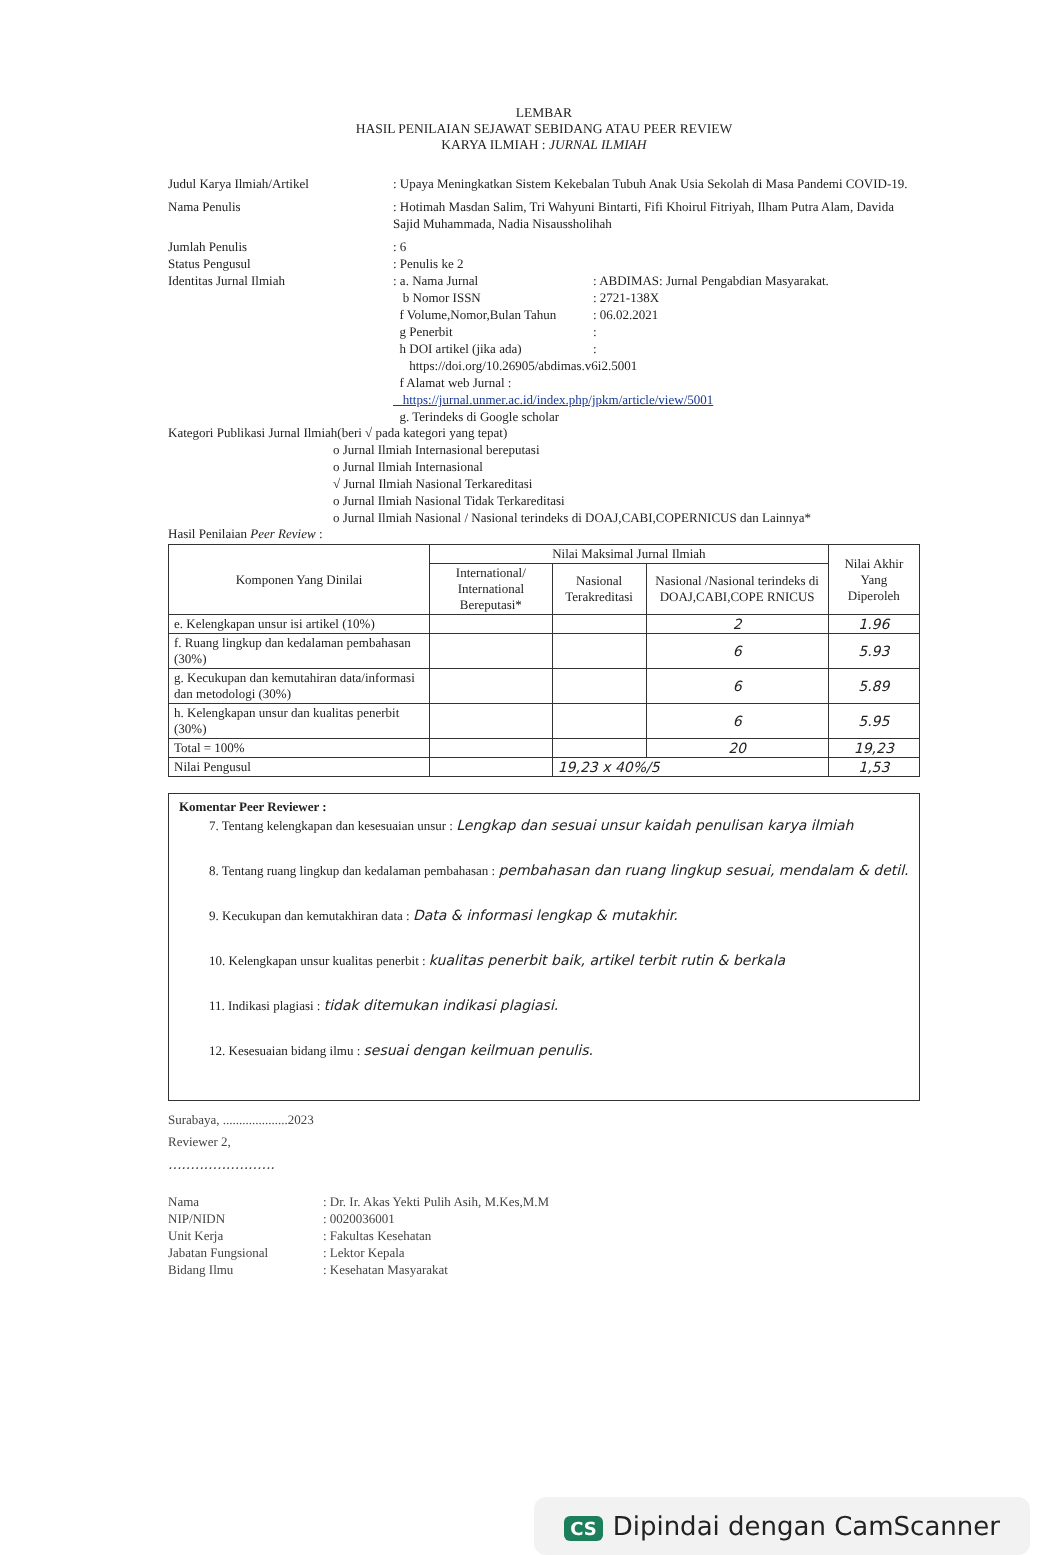LEMBAR
HASIL PENILAIAN SEJAWAT SEBIDANG ATAU PEER REVIEW
KARYA ILMIAH : JURNAL ILMIAH
Judul Karya Ilmiah/Artikel : Upaya Meningkatkan Sistem Kekebalan Tubuh Anak Usia Sekolah di Masa Pandemi COVID-19.
Nama Penulis : Hotimah Masdan Salim, Tri Wahyuni Bintarti, Fifi Khoirul Fitriyah, Ilham Putra Alam, Davida Sajid Muhammada, Nadia Nisaussholihah
Jumlah Penulis : 6
Status Pengusul : Penulis ke 2
Identitas Jurnal Ilmiah : a. Nama Jurnal : ABDIMAS: Jurnal Pengabdian Masyarakat.
b Nomor ISSN : 2721-138X
f Volume,Nomor,Bulan Tahun
: 06.02.2021
g Penerbit :
h DOI artikel (jika ada) :
https://doi.org/10.26905/abdimas.v6i2.5001
f Alamat web Jurnal :
https://jurnal.unmer.ac.id/index.php/jpkm/article/view/5001
g. Terindeks di Google scholar
Kategori Publikasi Jurnal Ilmiah(beri √ pada kategori yang tepat)
o Jurnal Ilmiah Internasional bereputasi
o Jurnal Ilmiah Internasional
√ Jurnal Ilmiah Nasional Terkareditasi
o Jurnal Ilmiah Nasional Tidak Terkareditasi
o Jurnal Ilmiah Nasional / Nasional terindeks di DOAJ,CABI,COPERNICUS dan Lainnya*
Hasil Penilaian Peer Review :
| Komponen Yang Dinilai | Nilai Maksimal Jurnal Ilmiah | | | Nilai Akhir Yang Diperoleh |
| --- | --- | --- | --- | --- |
| | International/ International Bereputasi* | Nasional Terakreditasi | Nasional /Nasional terindeks di DOAJ,CABI,COPE RNICUS | |
| e. Kelengkapan unsur isi artikel (10%) | | | 2 | 1.96 |
| f. Ruang lingkup dan kedalaman pembahasan (30%) | | | 6 | 5.93 |
| g. Kecukupan dan kemutahiran data/informasi dan metodologi (30%) | | | 6 | 5.89 |
| h. Kelengkapan unsur dan kualitas penerbit (30%) | | | 6 | 5.95 |
| Total = 100% | | | 20 | 19,23 |
| Nilai Pengusul | | 19,23 x 40%/5 | | 1,53 |
Komentar Peer Reviewer :
7. Tentang kelengkapan dan kesesuaian unsur : Lengkap dan sesuai unsur kaidah penulisan karya ilmiah
8. Tentang ruang lingkup dan kedalaman pembahasan : pembahasan dan ruang lingkup sesuai, mendalam & detil.
9. Kecukupan dan kemutakhiran data : Data & informasi lengkap & mutakhir.
10. Kelengkapan unsur kualitas penerbit : kualitas penerbit baik, artikel terbit rutin & berkala
11. Indikasi plagiasi : tidak ditemukan indikasi plagiasi.
12. Kesesuaian bidang ilmu : sesuai dengan keilmuan penulis.
Surabaya, ....................2023
Reviewer 2,
........................
Nama : Dr. Ir. Akas Yekti Pulih Asih, M.Kes,M.M
NIP/NIDN : 0020036001
Unit Kerja : Fakultas Kesehatan
Jabatan Fungsional : Lektor Kepala
Bidang Ilmu : Kesehatan Masyarakat
CS Dipindai dengan CamScanner